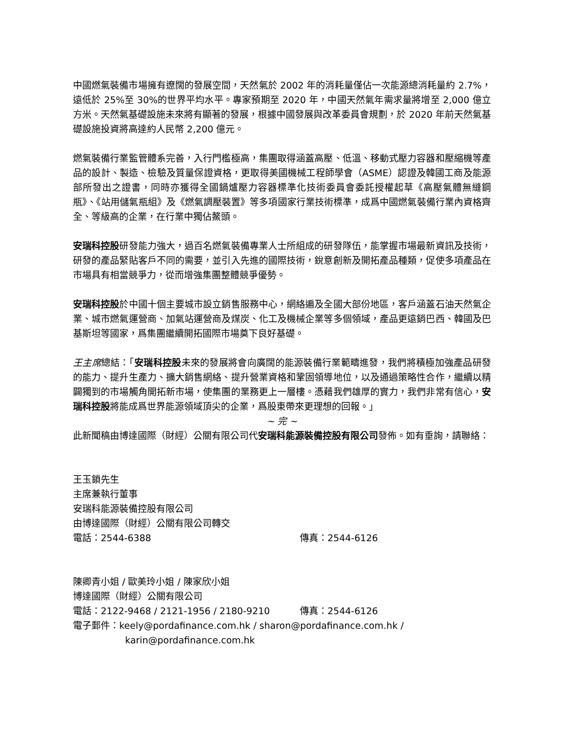中國燃氣裝備市場擁有遼闊的發展空間，天然氣於 2002 年的消耗量僅佔一次能源總消耗量約 2.7%，遠低於 25%至 30%的世界平均水平。專家預期至 2020 年，中國天然氣年需求量將增至 2,000 億立方米。天然氣基礎設施未來將有顯著的發展，根據中國發展與改革委員會規劃，於 2020 年前天然氣基礎設施投資將高達約人民幣 2,200 億元。
燃氣裝備行業監管體系完善，入行門檻極高，集團取得涵蓋高壓、低溫、移動式壓力容器和壓縮機等產品的設計、製造、檢驗及質量保證資格，更取得美國機械工程師學會（ASME）認證及韓國工商及能源部所發出之證書，同時亦獲得全國鍋爐壓力容器標準化技術委員會委託授權起草《高壓氣體無縫鋼瓶》、《站用儲氣瓶組》及《燃氣調壓裝置》等多項國家行業技術標準，成爲中國燃氣裝備行業內資格齊全、等級高的企業，在行業中獨佔鰲頭。
安瑞科控股研發能力強大，過百名燃氣裝備專業人士所組成的研發隊伍，能掌握市場最新資訊及技術，研發的產品緊貼客戶不同的需要，並引入先進的國際技術，銳意創新及開拓產品種類，促使多項產品在市場具有相當競爭力，從而增強集團整體競爭優勢。
安瑞科控股於中國十個主要城市設立銷售服務中心，網絡遍及全國大部份地區，客戶涵蓋石油天然氣企業、城市燃氣運營商、加氣站運營商及煤炭、化工及機械企業等多個領域，產品更遠銷巴西、韓國及巴基斯坦等國家，爲集團繼續開拓國際市場奠下良好基礎。
王主席總結：「安瑞科控股未來的發展將會向廣闊的能源裝備行業範疇進發，我們將積極加強產品研發的能力、提升生產力、擴大銷售網絡、提升營業資格和鞏固領導地位，以及通過策略性合作，繼續以精闢獨到的市場觸角開拓新市場，使集團的業務更上一層樓。憑藉我們雄厚的實力，我們非常有信心，安瑞科控股將能成爲世界能源領域頂尖的企業，爲股東帶來更理想的回報。」
~ 完 ~
此新聞稿由博達國際（財經）公關有限公司代安瑞科能源裝備控股有限公司發佈。如有垂詢，請聯絡：
王玉鎖先生
主席兼執行董事
安瑞科能源裝備控股有限公司
由博達國際（財經）公關有限公司轉交
電話：2544-6388 傳真：2544-6126
陳卿青小姐 / 歐美玲小姐 / 陳家欣小姐
博達國際（財經）公關有限公司
電話：2122-9468 / 2121-1956 / 2180-9210 傳真：2544-6126
電子郵件：keely@pordafinance.com.hk / sharon@pordafinance.com.hk /
karin@pordafinance.com.hk